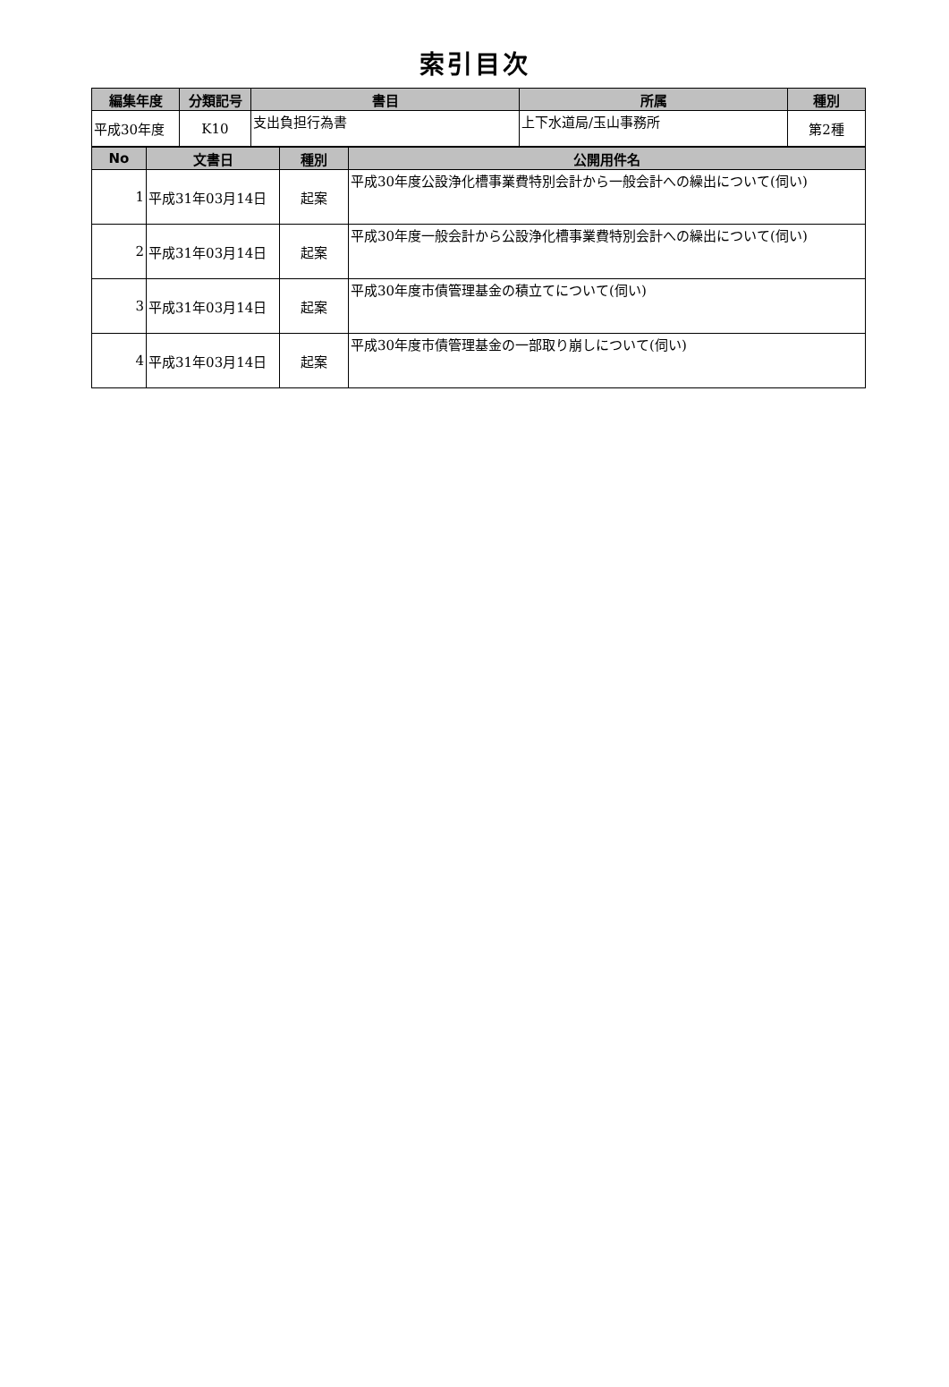索引目次
| 編集年度 | 分類記号 | 書目 | 所属 | 種別 |
| --- | --- | --- | --- | --- |
| 平成30年度 | K10 | 支出負担行為書 | 上下水道局/玉山事務所 | 第2種 |
| No | 文書日 | 種別 | 公開用件名 |
| --- | --- | --- | --- |
| 1 | 平成31年03月14日 | 起案 | 平成30年度公設浄化槽事業費特別会計から一般会計への繰出について(伺い) |
| 2 | 平成31年03月14日 | 起案 | 平成30年度一般会計から公設浄化槽事業費特別会計への繰出について(伺い) |
| 3 | 平成31年03月14日 | 起案 | 平成30年度市債管理基金の積立てについて(伺い) |
| 4 | 平成31年03月14日 | 起案 | 平成30年度市債管理基金の一部取り崩しについて(伺い) |